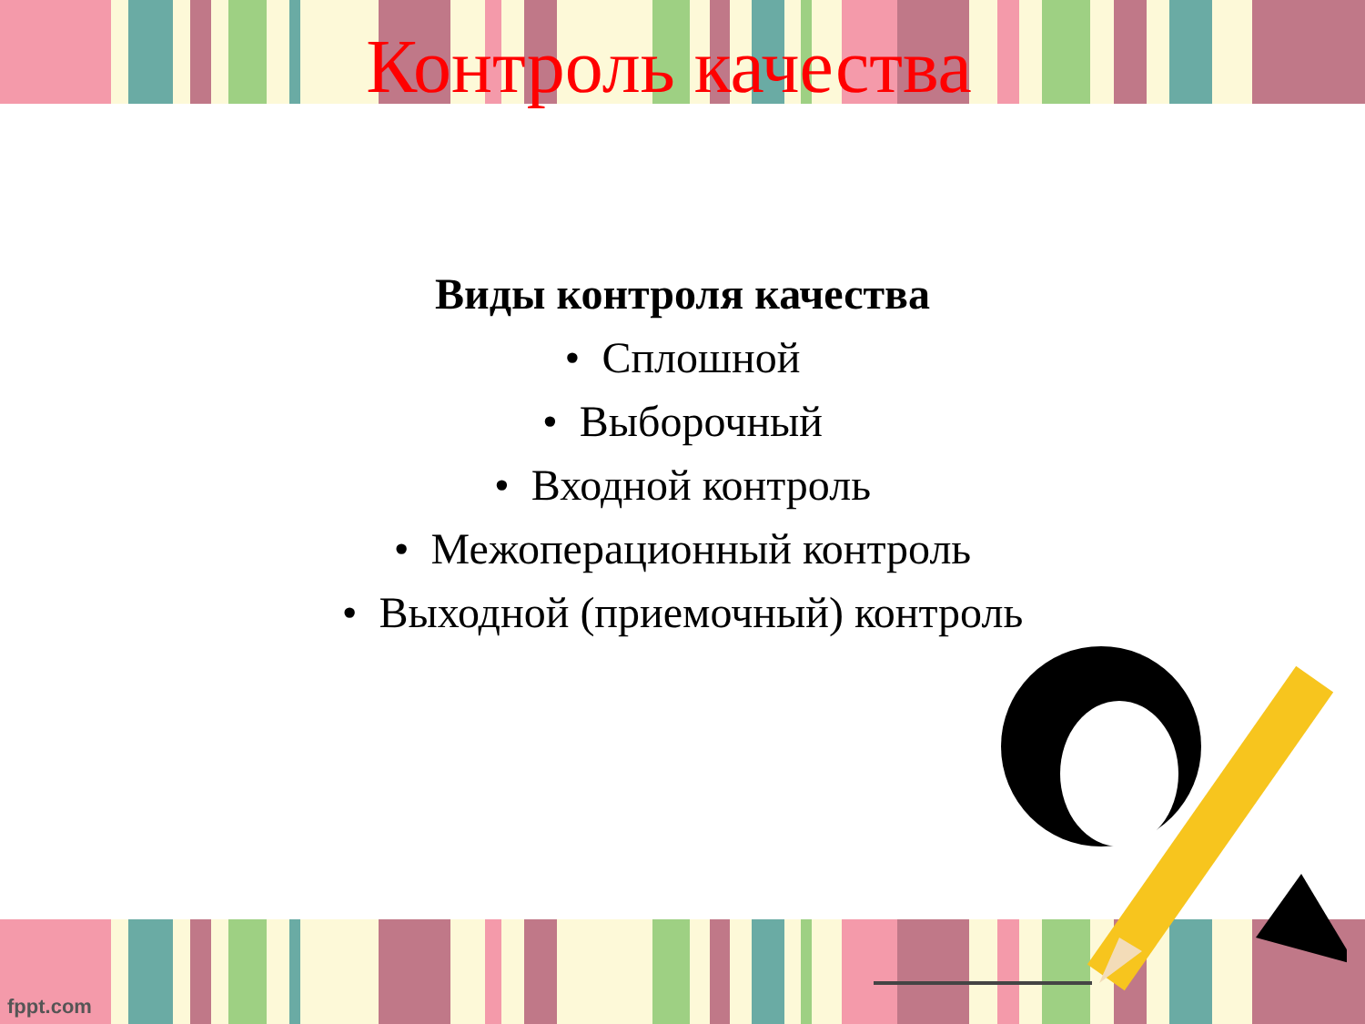Контроль качества
Виды контроля качества
• Сплошной
• Выборочный
• Входной контроль
• Межоперационный контроль
• Выходной (приемочный) контроль
fppt.com